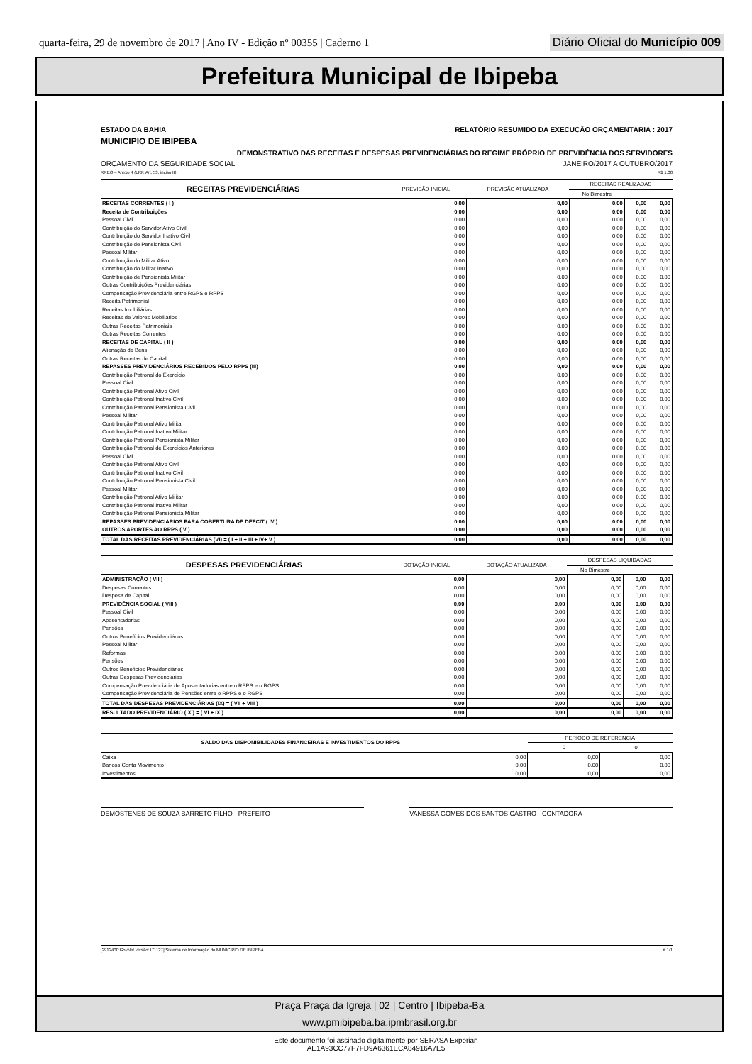quarta-feira, 29 de novembro de 2017 | Ano IV - Edição nº 00355 | Caderno 1 Diário Oficial do Município 009
Prefeitura Municipal de Ibipeba
ESTADO DA BAHIA RELATÓRIO RESUMIDO DA EXECUÇÃO ORÇAMENTÁRIA : 2017
MUNICIPIO DE IBIPEBA
DEMONSTRATIVO DAS RECEITAS E DESPESAS PREVIDENCIÁRIAS DO REGIME PRÓPRIO DE PREVIDÊNCIA DOS SERVIDORES
ORÇAMENTO DA SEGURIDADE SOCIAL JANEIRO/2017 A OUTUBRO/2017
RREO – Anexo 4 (LRF, Art. 53, inciso II) R$ 1,00
| RECEITAS PREVIDENCIÁRIAS | PREVISÃO INICIAL | PREVISÃO ATUALIZADA | RECEITAS REALIZADAS | | |
| --- | --- | --- | --- | --- | --- |
| | | | No Bimestre | | |
| RECEITAS CORRENTES ( I ) | 0,00 | 0,00 | 0,00 | 0,00 | 0,00 |
| Receita de Contribuições | 0,00 | 0,00 | 0,00 | 0,00 | 0,00 |
| Pessoal Civil | 0,00 | 0,00 | 0,00 | 0,00 | 0,00 |
| Contribuição do Servidor Ativo Civil | 0,00 | 0,00 | 0,00 | 0,00 | 0,00 |
| Contribuição do Servidor Inativo Civil | 0,00 | 0,00 | 0,00 | 0,00 | 0,00 |
| Contribuição de Pensionista Civil | 0,00 | 0,00 | 0,00 | 0,00 | 0,00 |
| Pessoal Militar | 0,00 | 0,00 | 0,00 | 0,00 | 0,00 |
| Contribuição do Militar Ativo | 0,00 | 0,00 | 0,00 | 0,00 | 0,00 |
| Contribuição do Militar Inativo | 0,00 | 0,00 | 0,00 | 0,00 | 0,00 |
| Contribuição de Pensionista Militar | 0,00 | 0,00 | 0,00 | 0,00 | 0,00 |
| Outras Contribuições Previdenciárias | 0,00 | 0,00 | 0,00 | 0,00 | 0,00 |
| Compensação Previdenciária entre RGPS e RPPS | 0,00 | 0,00 | 0,00 | 0,00 | 0,00 |
| Receita Patrimonial | 0,00 | 0,00 | 0,00 | 0,00 | 0,00 |
| Receitas Imobiliárias | 0,00 | 0,00 | 0,00 | 0,00 | 0,00 |
| Receitas de Valores Mobiliários | 0,00 | 0,00 | 0,00 | 0,00 | 0,00 |
| Outras Receitas Patrimoniais | 0,00 | 0,00 | 0,00 | 0,00 | 0,00 |
| Outras Receitas Correntes | 0,00 | 0,00 | 0,00 | 0,00 | 0,00 |
| RECEITAS DE CAPITAL ( II ) | 0,00 | 0,00 | 0,00 | 0,00 | 0,00 |
| Alienação de Bens | 0,00 | 0,00 | 0,00 | 0,00 | 0,00 |
| Outras Receitas de Capital | 0,00 | 0,00 | 0,00 | 0,00 | 0,00 |
| REPASSES PREVIDENCIÁRIOS RECEBIDOS PELO RPPS (III) | 0,00 | 0,00 | 0,00 | 0,00 | 0,00 |
| Contribuição Patronal do Exercício | 0,00 | 0,00 | 0,00 | 0,00 | 0,00 |
| Pessoal Civil | 0,00 | 0,00 | 0,00 | 0,00 | 0,00 |
| Contribuição Patronal Ativo Civil | 0,00 | 0,00 | 0,00 | 0,00 | 0,00 |
| Contribuição Patronal Inativo Civil | 0,00 | 0,00 | 0,00 | 0,00 | 0,00 |
| Contribuição Patronal Pensionista Civil | 0,00 | 0,00 | 0,00 | 0,00 | 0,00 |
| Pessoal Militar | 0,00 | 0,00 | 0,00 | 0,00 | 0,00 |
| Contribuição Patronal Ativo Militar | 0,00 | 0,00 | 0,00 | 0,00 | 0,00 |
| Contribuição Patronal Inativo Militar | 0,00 | 0,00 | 0,00 | 0,00 | 0,00 |
| Contribuição Patronal Pensionista Militar | 0,00 | 0,00 | 0,00 | 0,00 | 0,00 |
| Contribuição Patronal de Exercícios Anteriores | 0,00 | 0,00 | 0,00 | 0,00 | 0,00 |
| Pessoal Civil | 0,00 | 0,00 | 0,00 | 0,00 | 0,00 |
| Contribuição Patronal Ativo Civil | 0,00 | 0,00 | 0,00 | 0,00 | 0,00 |
| Contribuição Patronal Inativo Civil | 0,00 | 0,00 | 0,00 | 0,00 | 0,00 |
| Contribuição Patronal Pensionista Civil | 0,00 | 0,00 | 0,00 | 0,00 | 0,00 |
| Pessoal Militar | 0,00 | 0,00 | 0,00 | 0,00 | 0,00 |
| Contribuição Patronal Ativo Militar | 0,00 | 0,00 | 0,00 | 0,00 | 0,00 |
| Contribuição Patronal Inativo Militar | 0,00 | 0,00 | 0,00 | 0,00 | 0,00 |
| Contribuição Patronal Pensionista Militar | 0,00 | 0,00 | 0,00 | 0,00 | 0,00 |
| REPASSES PREVIDENCIÁRIOS PARA COBERTURA DE DÉFCIT ( IV ) | 0,00 | 0,00 | 0,00 | 0,00 | 0,00 |
| OUTROS APORTES AO RPPS ( V ) | 0,00 | 0,00 | 0,00 | 0,00 | 0,00 |
| TOTAL DAS RECEITAS PREVIDENCIÁRIAS (VI) = ( I + II + III + IV+ V ) | 0,00 | 0,00 | 0,00 | 0,00 | 0,00 |
| DESPESAS PREVIDENCIÁRIAS | DOTAÇÃO INICIAL | DOTAÇÃO ATUALIZADA | DESPESAS LIQUIDADAS | | |
| --- | --- | --- | --- | --- | --- |
| | | | No Bimestre | | |
| ADMINISTRAÇÃO ( VII ) | 0,00 | 0,00 | 0,00 | 0,00 | 0,00 |
| Despesas Correntes | 0,00 | 0,00 | 0,00 | 0,00 | 0,00 |
| Despesa de Capital | 0,00 | 0,00 | 0,00 | 0,00 | 0,00 |
| PREVIDÊNCIA SOCIAL ( VIII ) | 0,00 | 0,00 | 0,00 | 0,00 | 0,00 |
| Pessoal Civil | 0,00 | 0,00 | 0,00 | 0,00 | 0,00 |
| Aposentadorias | 0,00 | 0,00 | 0,00 | 0,00 | 0,00 |
| Pensões | 0,00 | 0,00 | 0,00 | 0,00 | 0,00 |
| Outros Benefícios Previdenciários | 0,00 | 0,00 | 0,00 | 0,00 | 0,00 |
| Pessoal Militar | 0,00 | 0,00 | 0,00 | 0,00 | 0,00 |
| Reformas | 0,00 | 0,00 | 0,00 | 0,00 | 0,00 |
| Pensões | 0,00 | 0,00 | 0,00 | 0,00 | 0,00 |
| Outros Benefícios Previdenciários | 0,00 | 0,00 | 0,00 | 0,00 | 0,00 |
| Outras Despesas Previdenciárias | 0,00 | 0,00 | 0,00 | 0,00 | 0,00 |
| Compensação Previdenciária de Aposentadorias entre o RPPS e o RGPS | 0,00 | 0,00 | 0,00 | 0,00 | 0,00 |
| Compensação Previdenciária de Pensões entre o RPPS e o RGPS | 0,00 | 0,00 | 0,00 | 0,00 | 0,00 |
| TOTAL DAS DESPESAS PREVIDENCIÁRIAS (IX) = ( VII + VIII ) | 0,00 | 0,00 | 0,00 | 0,00 | 0,00 |
| RESULTADO PREVIDENCIÁRIO ( X ) = ( VI + IX ) | 0,00 | 0,00 | 0,00 | 0,00 | 0,00 |
| SALDO DAS DISPONIBILIDADES FINANCEIRAS E INVESTIMENTOS DO RPPS | | PERÍODO DE REFERENCIA | |
| --- | --- | --- | --- |
| | | 0 | 0 |
| Caixa | 0,00 | 0,00 | 0,00 |
| Bancos Conta Movimento | 0,00 | 0,00 | 0,00 |
| Investimentos | 0,00 | 0,00 | 0,00 |
DEMOSTENES DE SOUZA BARRETO FILHO - PREFEITO
VANESSA GOMES DOS SANTOS CASTRO - CONTADORA
[2912400:GovNet versão:171127] Sistema de Informação do MUNICIPIO DE IBIPEBA # 1/1
Praça Praça da Igreja | 02 | Centro | Ibipeba-Ba
www.pmibipeba.ba.ipmbrasil.org.br
Este documento foi assinado digitalmente por SERASA Experian
AE1A93CC77F7FD9A6361ECA84916A7E5